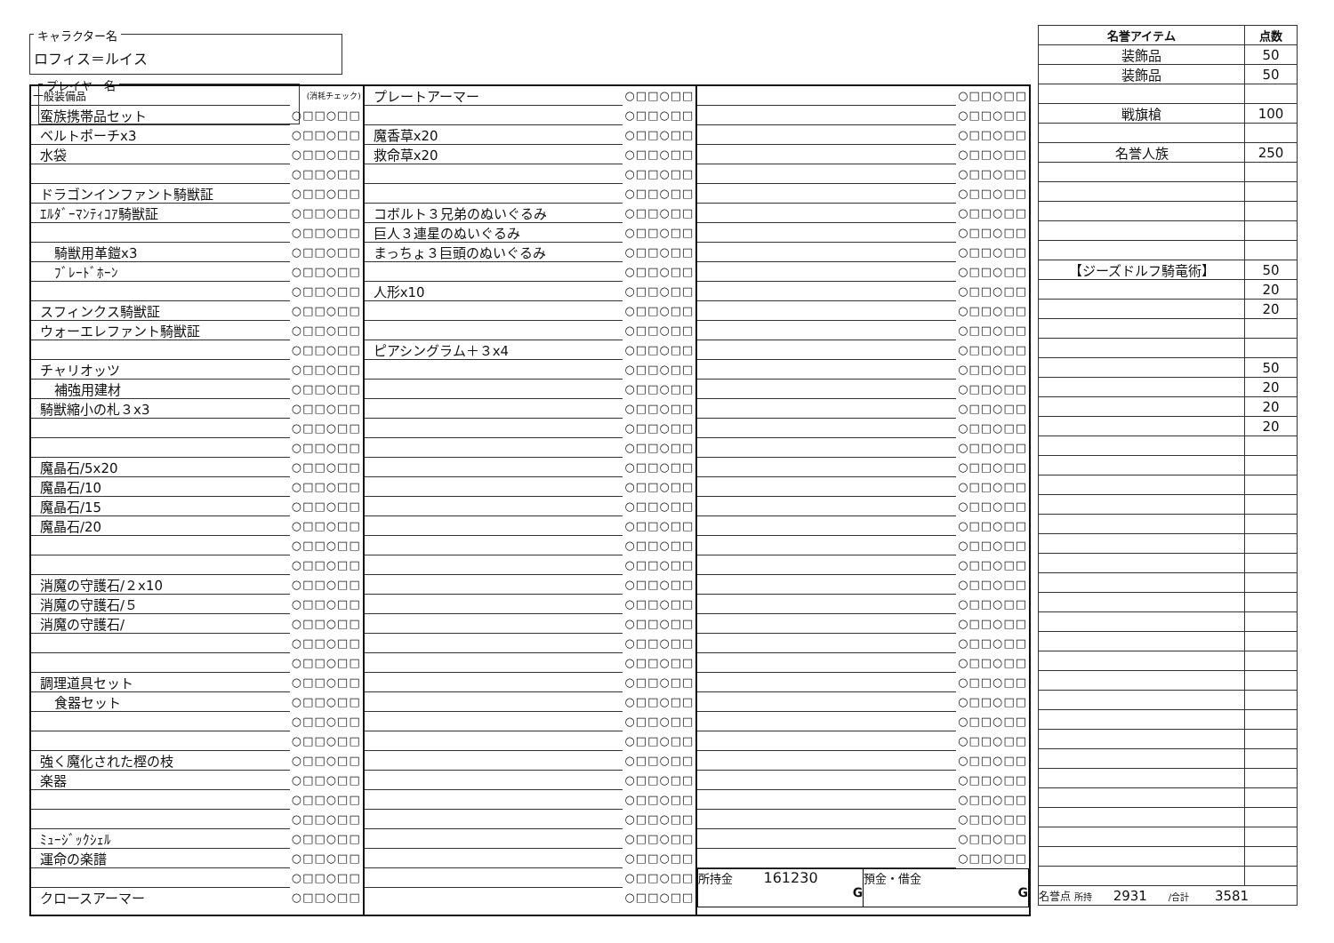キャラクター名 ロフィス＝ルイス
プレイヤー名
| 一般装備品 | (消耗チェック) |
| 蛮族携帯品セット | ○□□○□□ |
| ベルトポーチx3 | ○□□○□□ |
| 水袋 | ○□□○□□ |
| | ○□□○□□ |
| ドラゴンインファント騎獣証 | ○□□○□□ |
| ｴﾙﾀﾞｰﾏﾝﾃｨｺｱ騎獣証 | ○□□○□□ |
| | ○□□○□□ |
| 騎獣用革鎧x3 | ○□□○□□ |
| ﾌﾞﾚｰﾄﾞﾎｰﾝ | ○□□○□□ |
| | ○□□○□□ |
| スフィンクス騎獣証 | ○□□○□□ |
| ウォーエレファント騎獣証 | ○□□○□□ |
| | ○□□○□□ |
| チャリオッツ | ○□□○□□ |
| 補強用建材 | ○□□○□□ |
| 騎獣縮小の札３x3 | ○□□○□□ |
| | ○□□○□□ |
| | ○□□○□□ |
| 魔晶石/5x20 | ○□□○□□ |
| 魔晶石/10 | ○□□○□□ |
| 魔晶石/15 | ○□□○□□ |
| 魔晶石/20 | ○□□○□□ |
| | ○□□○□□ |
| | ○□□○□□ |
| 消魔の守護石/２x10 | ○□□○□□ |
| 消魔の守護石/５ | ○□□○□□ |
| 消魔の守護石/ | ○□□○□□ |
| | ○□□○□□ |
| | ○□□○□□ |
| 調理道具セット | ○□□○□□ |
| 食器セット | ○□□○□□ |
| | ○□□○□□ |
| | ○□□○□□ |
| 強く魔化された樫の枝 | ○□□○□□ |
| 楽器 | ○□□○□□ |
| | ○□□○□□ |
| | ○□□○□□ |
| ﾐｭｰｼﾞｯｸｼｪﾙ | ○□□○□□ |
| 運命の楽譜 | ○□□○□□ |
| | ○□□○□□ |
| クロースアーマー | ○□□○□□ |
| プレートアーマー | ○□□○□□ |
| | ○□□○□□ |
| 魔香草x20 | ○□□○□□ |
| 救命草x20 | ○□□○□□ |
| | ○□□○□□ |
| | ○□□○□□ |
| コボルト３兄弟のぬいぐるみ | ○□□○□□ |
| 巨人３連星のぬいぐるみ | ○□□○□□ |
| まっちょ３巨頭のぬいぐるみ | ○□□○□□ |
| | ○□□○□□ |
| 人形x10 | ○□□○□□ |
| | ○□□○□□ |
| | ○□□○□□ |
| ピアシングラム＋３x4 | ○□□○□□ |
| | ○□□○□□ |
| | ○□□○□□ |
| | ○□□○□□ |
| | ○□□○□□ |
| | ○□□○□□ |
| | ○□□○□□ |
| | ○□□○□□ |
| | ○□□○□□ |
| | ○□□○□□ |
| | ○□□○□□ |
| | ○□□○□□ |
| | ○□□○□□ |
| | ○□□○□□ |
| | ○□□○□□ |
| | ○□□○□□ |
| | ○□□○□□ |
| | ○□□○□□ |
| | ○□□○□□ |
| | ○□□○□□ |
| | ○□□○□□ |
| | ○□□○□□ |
| | ○□□○□□ |
| | ○□□○□□ |
| | ○□□○□□ |
| | ○□□○□□ |
| | ○□□○□□ |
| | ○□□○□□ |
| | ○□□○□□ |
| | ○□□○□□ |
| | ○□□○□□ |
| | ○□□○□□ |
| | ○□□○□□ |
| | ○□□○□□ |
| | ○□□○□□ |
| | ○□□○□□ |
| | ○□□○□□ |
| | ○□□○□□ |
| | ○□□○□□ |
| | ○□□○□□ |
| | ○□□○□□ |
| | ○□□○□□ |
| | ○□□○□□ |
| | ○□□○□□ |
| | ○□□○□□ |
| | ○□□○□□ |
| | ○□□○□□ |
| | ○□□○□□ |
| | ○□□○□□ |
| | ○□□○□□ |
| | ○□□○□□ |
| | ○□□○□□ |
| | ○□□○□□ |
| | ○□□○□□ |
| | ○□□○□□ |
| | ○□□○□□ |
| | ○□□○□□ |
| | ○□□○□□ |
| | ○□□○□□ |
| | ○□□○□□ |
| | ○□□○□□ |
| | ○□□○□□ |
| | ○□□○□□ |
| | ○□□○□□ |
| | ○□□○□□ |
| | ○□□○□□ |
| | ○□□○□□ |
| | ○□□○□□ |
| | ○□□○□□ |
| 所持金 161230 G | 預金・借金 G |
| 名誉アイテム | 点数 |
| --- | --- |
| 装飾品 | 50 |
| 装飾品 | 50 |
| 戦旗槍 | 100 |
| 名誉人族 | 250 |
| 【ジーズドルフ騎竜術】 | 50 |
| | 20 |
| | 20 |
| | 50 |
| | 20 |
| | 20 |
| | 20 |
| 名誉点 所持 2931 /合計 3581 | |